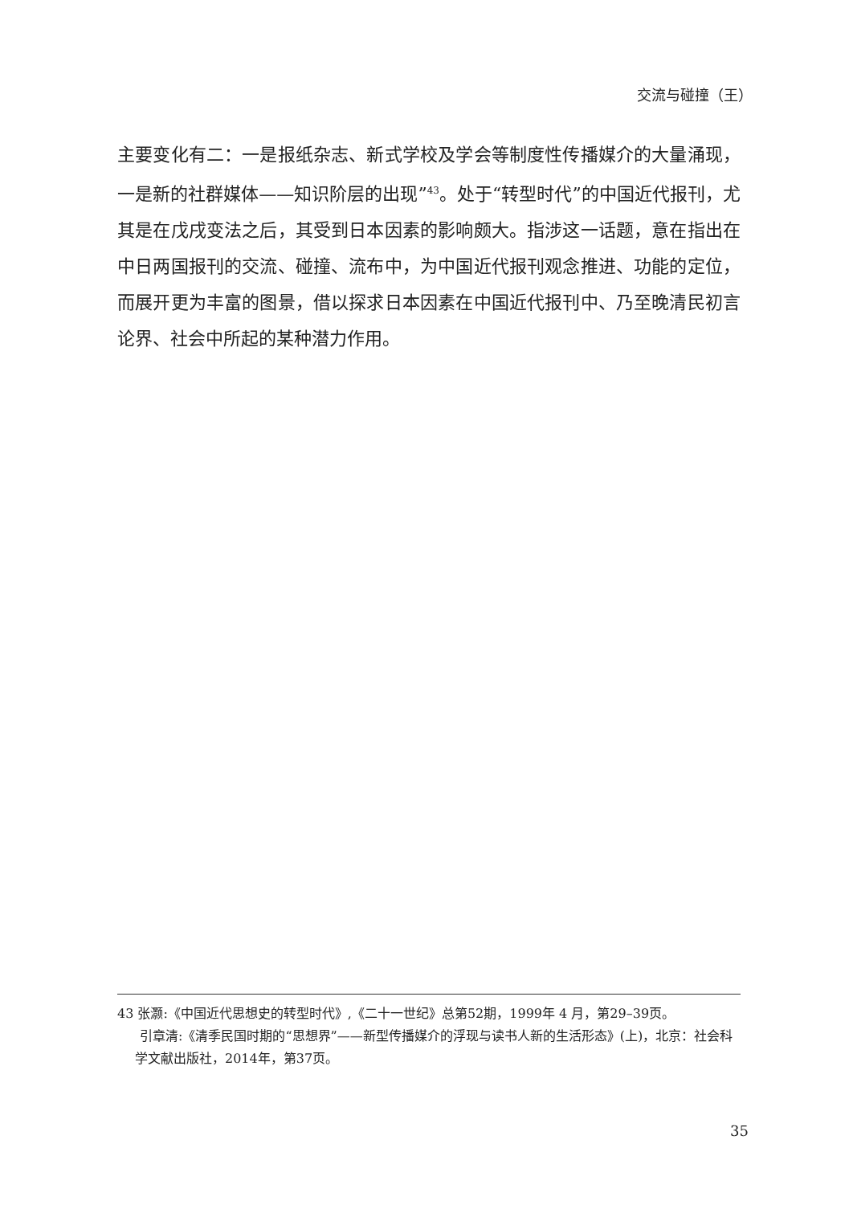交流与碰撞（王）
主要变化有二：一是报纸杂志、新式学校及学会等制度性传播媒介的大量涌现，一是新的社群媒体——知识阶层的出现”<sup>43</sup>。处于“转型时代”的中国近代报刊，尤其是在戊戌变法之后，其受到日本因素的影响颇大。指涉这一话题，意在指出在中日两国报刊的交流、碰撞、流布中，为中国近代报刊观念推进、功能的定位，而展开更为丰富的图景，借以探求日本因素在中国近代报刊中、乃至晚清民初言论界、社会中所起的某种潜力作用。
43 张灏:《中国近代思想史的转型时代》,《二十一世纪》总第52期，1999年 4 月，第29–39页。
引章清:《清季民国时期的“思想界”——新型传播媒介的浮现与读书人新的生活形态》(上)，北京：社会科学文献出版社，2014年，第37页。
35